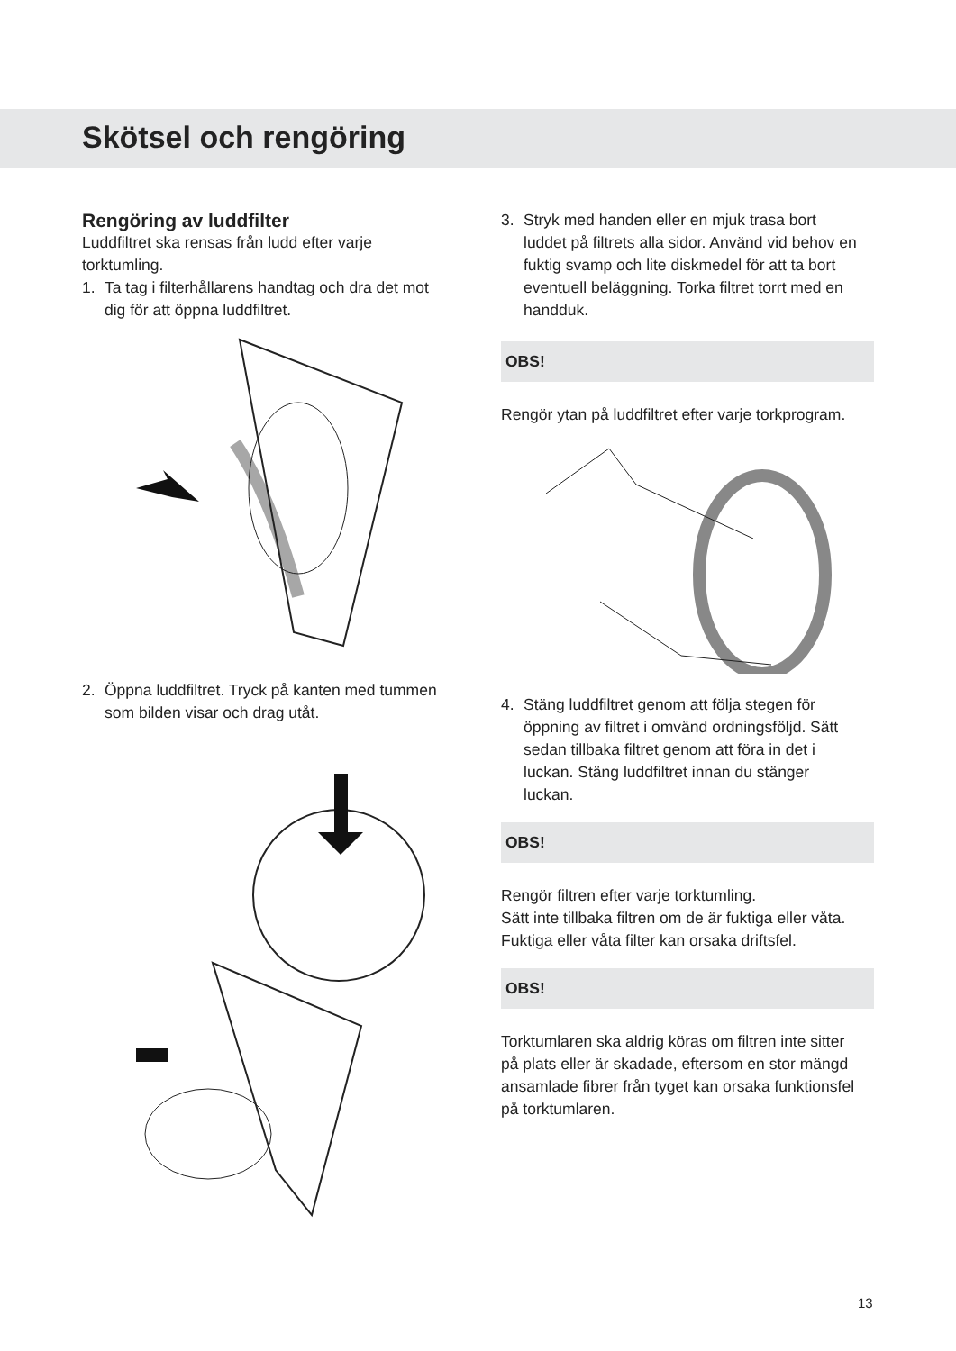Skötsel och rengöring
Rengöring av luddfilter
Luddfiltret ska rensas från ludd efter varje torktumling.
1. Ta tag i filterhållarens handtag och dra det mot dig för att öppna luddfiltret.
2. Öppna luddfiltret. Tryck på kanten med tummen som bilden visar och drag utåt.
3. Stryk med handen eller en mjuk trasa bort luddet på filtrets alla sidor. Använd vid behov en fuktig svamp och lite diskmedel för att ta bort eventuell beläggning. Torka filtret torrt med en handduk.
OBS!
Rengör ytan på luddfiltret efter varje torkprogram.
4. Stäng luddfiltret genom att följa stegen för öppning av filtret i omvänd ordningsföljd. Sätt sedan tillbaka filtret genom att föra in det i luckan. Stäng luddfiltret innan du stänger luckan.
OBS!
Rengör filtren efter varje torktumling.
Sätt inte tillbaka filtren om de är fuktiga eller våta. Fuktiga eller våta filter kan orsaka driftsfel.
OBS!
Torktumlaren ska aldrig köras om filtren inte sitter på plats eller är skadade, eftersom en stor mängd ansamlade fibrer från tyget kan orsaka funktionsfel på torktumlaren.
13